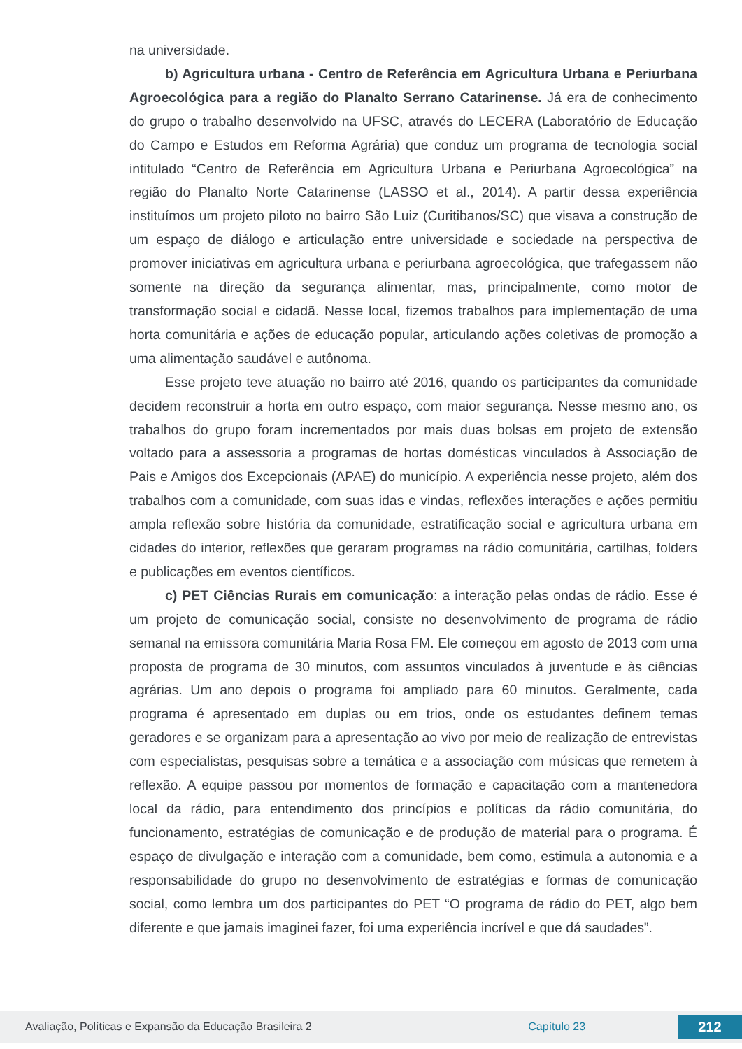na universidade.
b) Agricultura urbana - Centro de Referência em Agricultura Urbana e Periurbana Agroecológica para a região do Planalto Serrano Catarinense. Já era de conhecimento do grupo o trabalho desenvolvido na UFSC, através do LECERA (Laboratório de Educação do Campo e Estudos em Reforma Agrária) que conduz um programa de tecnologia social intitulado “Centro de Referência em Agricultura Urbana e Periurbana Agroecológica” na região do Planalto Norte Catarinense (LASSO et al., 2014). A partir dessa experiência instituímos um projeto piloto no bairro São Luiz (Curitibanos/SC) que visava a construção de um espaço de diálogo e articulação entre universidade e sociedade na perspectiva de promover iniciativas em agricultura urbana e periurbana agroecológica, que trafegassem não somente na direção da segurança alimentar, mas, principalmente, como motor de transformação social e cidadã. Nesse local, fizemos trabalhos para implementação de uma horta comunitária e ações de educação popular, articulando ações coletivas de promoção a uma alimentação saudável e autônoma.
Esse projeto teve atuação no bairro até 2016, quando os participantes da comunidade decidem reconstruir a horta em outro espaço, com maior segurança. Nesse mesmo ano, os trabalhos do grupo foram incrementados por mais duas bolsas em projeto de extensão voltado para a assessoria a programas de hortas domésticas vinculados à Associação de Pais e Amigos dos Excepcionais (APAE) do município. A experiência nesse projeto, além dos trabalhos com a comunidade, com suas idas e vindas, reflexões interações e ações permitiu ampla reflexão sobre história da comunidade, estratificação social e agricultura urbana em cidades do interior, reflexões que geraram programas na rádio comunitária, cartilhas, folders e publicações em eventos científicos.
c) PET Ciências Rurais em comunicação: a interação pelas ondas de rádio. Esse é um projeto de comunicação social, consiste no desenvolvimento de programa de rádio semanal na emissora comunitária Maria Rosa FM. Ele começou em agosto de 2013 com uma proposta de programa de 30 minutos, com assuntos vinculados à juventude e às ciências agrárias. Um ano depois o programa foi ampliado para 60 minutos. Geralmente, cada programa é apresentado em duplas ou em trios, onde os estudantes definem temas geradores e se organizam para a apresentação ao vivo por meio de realização de entrevistas com especialistas, pesquisas sobre a temática e a associação com músicas que remetem à reflexão. A equipe passou por momentos de formação e capacitação com a mantenedora local da rádio, para entendimento dos princípios e políticas da rádio comunitária, do funcionamento, estratégias de comunicação e de produção de material para o programa. É espaço de divulgação e interação com a comunidade, bem como, estimula a autonomia e a responsabilidade do grupo no desenvolvimento de estratégias e formas de comunicação social, como lembra um dos participantes do PET “O programa de rádio do PET, algo bem diferente e que jamais imaginei fazer, foi uma experiência incrível e que dá saudades”.
Avaliação, Políticas e Expansão da Educação Brasileira 2 Capítulo 23 212